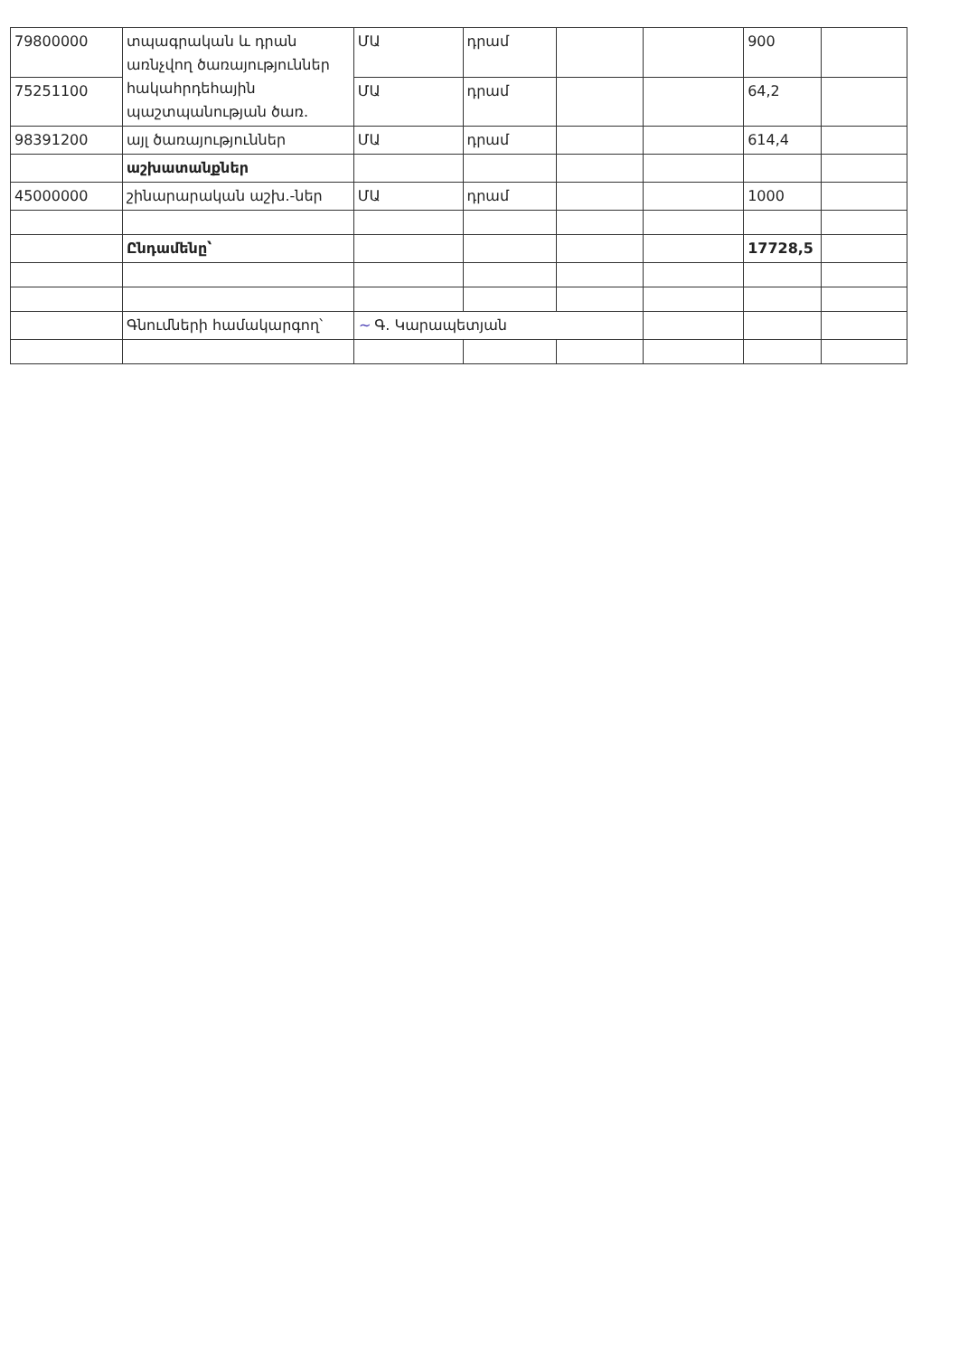| 79800000 | տպագրական և դրան առնչվող ծառայություններ հակահրդեհային պաշտպանության ծառ. | ՄԱ | դրամ | | | 900 | |
| 75251100 | | ՄԱ | դրամ | | | 64,2 | |
| 98391200 | այլ ծառայություններ | ՄԱ | դրամ | | | 614,4 | |
| | աշխատանքներ | | | | | | |
| 45000000 | շինարարական աշխ.-ներ | ՄԱ | դրամ | | | 1000 | |
| | Ընդամենը՝ | | | | | 17728,5 | |
| | Գնումների համակարգող՝ | ~ Գ. Կարապետյան | | | | | |